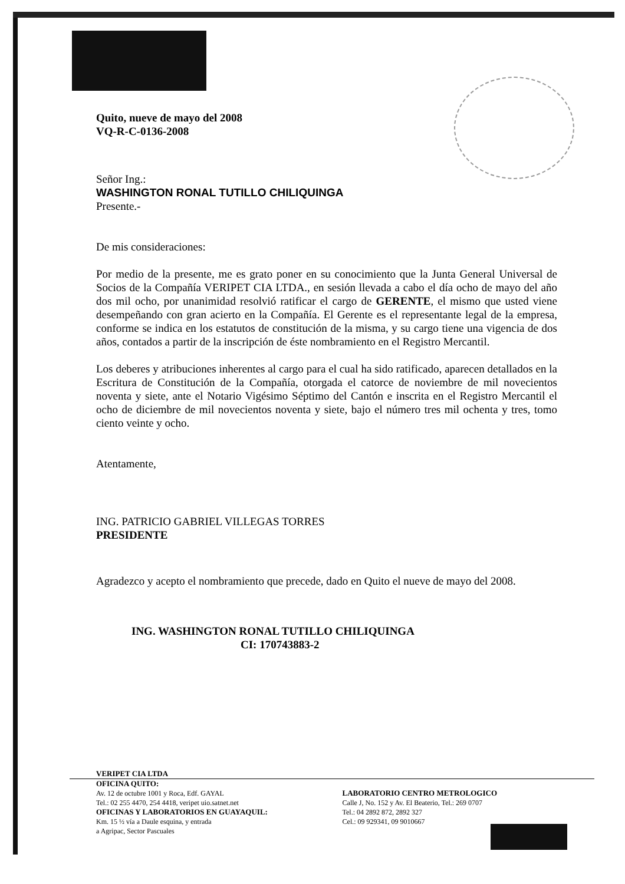Quito, nueve de mayo del 2008
VQ-R-C-0136-2008
Señor Ing.:
WASHINGTON RONAL TUTILLO CHILIQUINGA
Presente.-
De mis consideraciones:
Por medio de la presente, me es grato poner en su conocimiento que la Junta General Universal de Socios de la Compañía VERIPET CIA LTDA., en sesión llevada a cabo el día ocho de mayo del año dos mil ocho, por unanimidad resolvió ratificar el cargo de GERENTE, el mismo que usted viene desempeñando con gran acierto en la Compañía. El Gerente es el representante legal de la empresa, conforme se indica en los estatutos de constitución de la misma, y su cargo tiene una vigencia de dos años, contados a partir de la inscripción de éste nombramiento en el Registro Mercantil.
Los deberes y atribuciones inherentes al cargo para el cual ha sido ratificado, aparecen detallados en la Escritura de Constitución de la Compañía, otorgada el catorce de noviembre de mil novecientos noventa y siete, ante el Notario Vigésimo Séptimo del Cantón e inscrita en el Registro Mercantil el ocho de diciembre de mil novecientos noventa y siete, bajo el número tres mil ochenta y tres, tomo ciento veinte y ocho.
Atentamente,
ING. PATRICIO GABRIEL VILLEGAS TORRES
PRESIDENTE
Agradezco y acepto el nombramiento que precede, dado en Quito el nueve de mayo del 2008.
ING. WASHINGTON RONAL TUTILLO CHILIQUINGA
CI: 170743883-2
VERIPET CIA LTDA
OFICINA QUITO:
Av. 12 de octubre 1001 y Roca, Edf. GAYAL
Tel.: 02 255 4470, 254 4418, veripet uio.satnet.net
OFICINAS Y LABORATORIOS EN GUAYAQUIL:
Km. 15 ½ vía a Daule esquina, y entrada
a Agripac, Sector Pascuales
LABORATORIO CENTRO METROLOGICO
Calle J, No. 152 y Av. El Beaterio, Tel.: 269 0707
Tel.: 04 2892 872, 2892 327
Cel.: 09 929341, 09 9010667